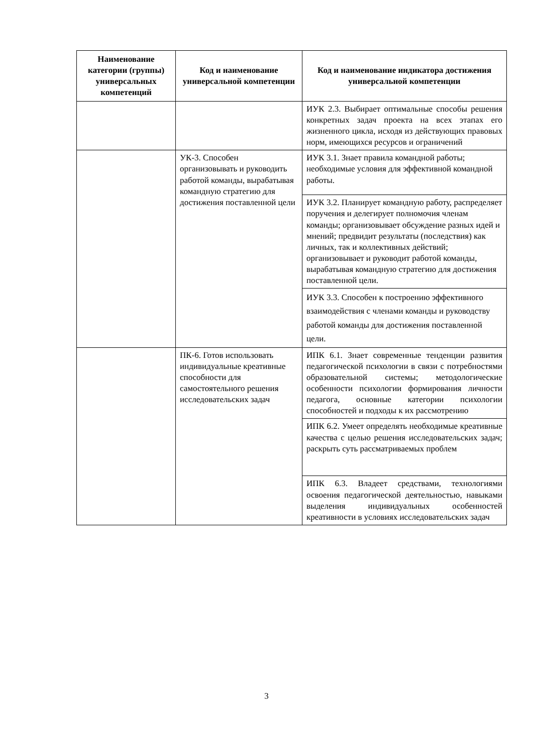| Наименование категории (группы) универсальных компетенций | Код и наименование универсальной компетенции | Код и наименование индикатора достижения универсальной компетенции |
| --- | --- | --- |
| | | ИУК 2.3. Выбирает оптимальные способы решения конкретных задач проекта на всех этапах его жизненного цикла, исходя из действующих правовых норм, имеющихся ресурсов и ограничений |
| | УК-3. Способен организовывать и руководить работой команды, вырабатывая командную стратегию для достижения поставленной цели | ИУК 3.1. Знает правила командной работы; необходимые условия для эффективной командной работы. |
| | | ИУК 3.2. Планирует командную работу, распределяет поручения и делегирует полномочия членам команды; организовывает обсуждение разных идей и мнений; предвидит результаты (последствия) как личных, так и коллективных действий; организовывает и руководит работой команды, вырабатывая командную стратегию для достижения поставленной цели. |
| | | ИУК 3.3. Способен к построению эффективного взаимодействия с членами команды и руководству работой команды для достижения поставленной цели. |
| | ПК-6. Готов использовать индивидуальные креативные способности для самостоятельного решения исследовательских задач | ИПК 6.1. Знает современные тенденции развития педагогической психологии в связи с потребностями образовательной системы; методологические особенности психологии формирования личности педагога, основные категории психологии способностей и подходы к их рассмотрению |
| | | ИПК 6.2. Умеет определять необходимые креативные качества с целью решения исследовательских задач; раскрыть суть рассматриваемых проблем |
| | | ИПК 6.3. Владеет средствами, технологиями освоения педагогической деятельностью, навыками выделения индивидуальных особенностей креативности в условиях исследовательских задач |
3